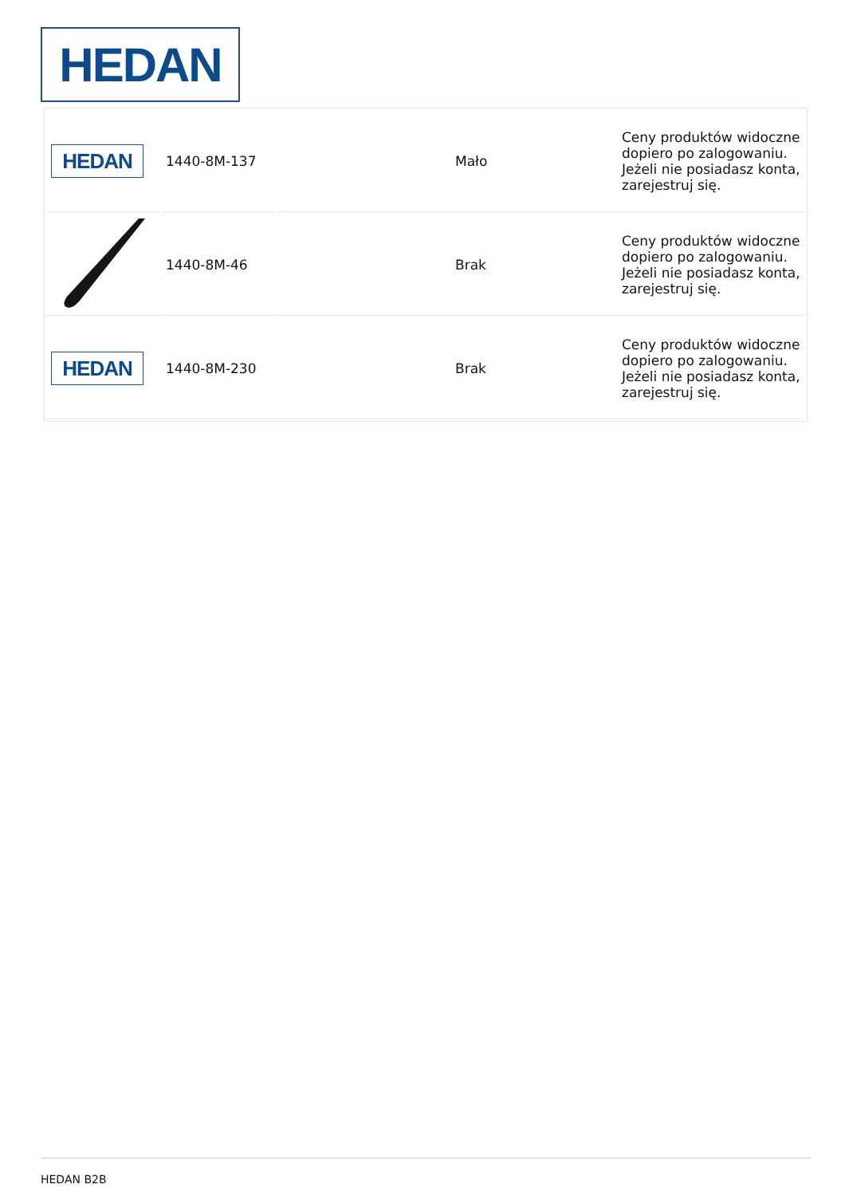HEDAN
| HEDAN | 1440-8M-137 | | Mało | Ceny produktów widoczne dopiero po zalogowaniu. Jeżeli nie posiadasz konta, zarejestruj się. |
| | 1440-8M-46 | | Brak | Ceny produktów widoczne dopiero po zalogowaniu. Jeżeli nie posiadasz konta, zarejestruj się. |
| HEDAN | 1440-8M-230 | | Brak | Ceny produktów widoczne dopiero po zalogowaniu. Jeżeli nie posiadasz konta, zarejestruj się. |
HEDAN B2B